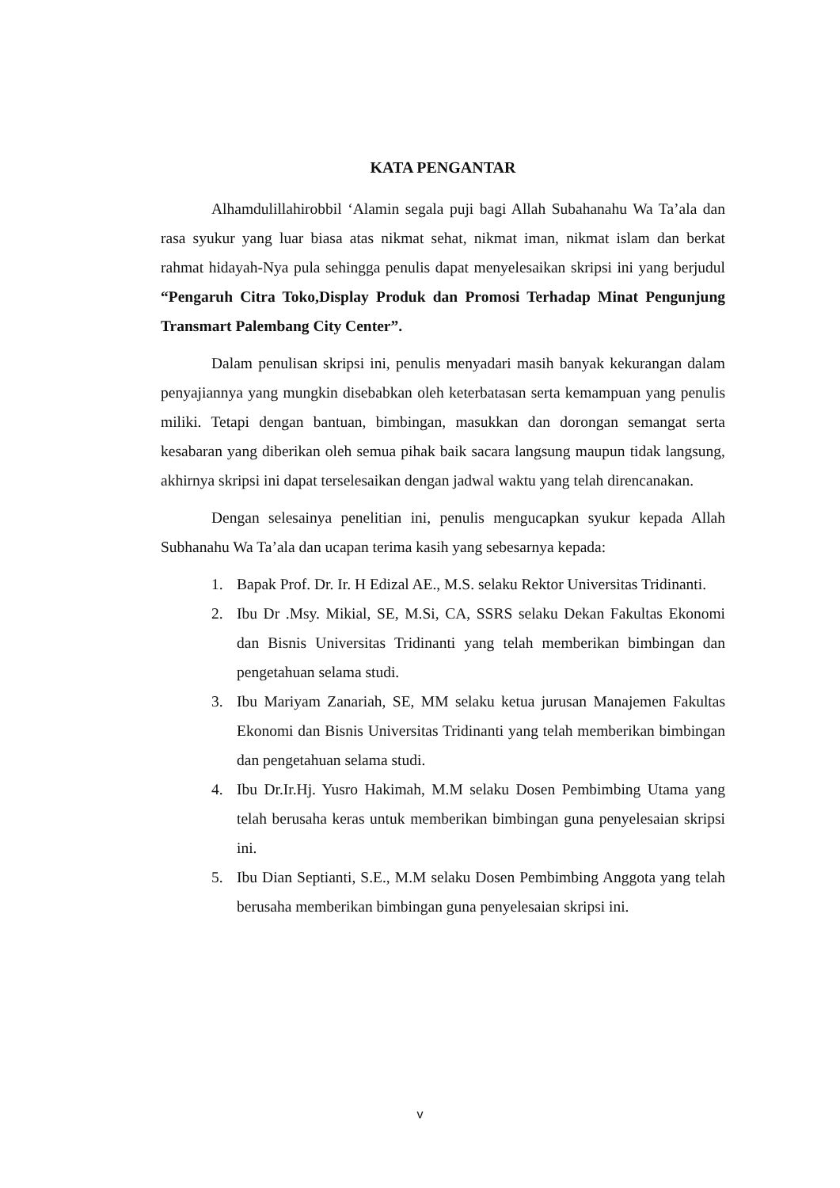KATA PENGANTAR
Alhamdulillahirobbil ‘Alamin segala puji bagi Allah Subahanahu Wa Ta’ala dan rasa syukur yang luar biasa atas nikmat sehat, nikmat iman, nikmat islam dan berkat rahmat hidayah-Nya pula sehingga penulis dapat menyelesaikan skripsi ini yang berjudul “Pengaruh Citra Toko,Display Produk dan Promosi Terhadap Minat Pengunjung Transmart Palembang City Center”.
Dalam penulisan skripsi ini, penulis menyadari masih banyak kekurangan dalam penyajiannya yang mungkin disebabkan oleh keterbatasan serta kemampuan yang penulis miliki. Tetapi dengan bantuan, bimbingan, masukkan dan dorongan semangat serta kesabaran yang diberikan oleh semua pihak baik sacara langsung maupun tidak langsung, akhirnya skripsi ini dapat terselesaikan dengan jadwal waktu yang telah direncanakan.
Dengan selesainya penelitian ini, penulis mengucapkan syukur kepada Allah Subhanahu Wa Ta’ala dan ucapan terima kasih yang sebesarnya kepada:
1. Bapak Prof. Dr. Ir. H Edizal AE., M.S. selaku Rektor Universitas Tridinanti.
2. Ibu Dr .Msy. Mikial, SE, M.Si, CA, SSRS selaku Dekan Fakultas Ekonomi dan Bisnis Universitas Tridinanti yang telah memberikan bimbingan dan pengetahuan selama studi.
3. Ibu Mariyam Zanariah, SE, MM selaku ketua jurusan Manajemen Fakultas Ekonomi dan Bisnis Universitas Tridinanti yang telah memberikan bimbingan dan pengetahuan selama studi.
4. Ibu Dr.Ir.Hj. Yusro Hakimah, M.M selaku Dosen Pembimbing Utama yang telah berusaha keras untuk memberikan bimbingan guna penyelesaian skripsi ini.
5. Ibu Dian Septianti, S.E., M.M selaku Dosen Pembimbing Anggota yang telah berusaha memberikan bimbingan guna penyelesaian skripsi ini.
v